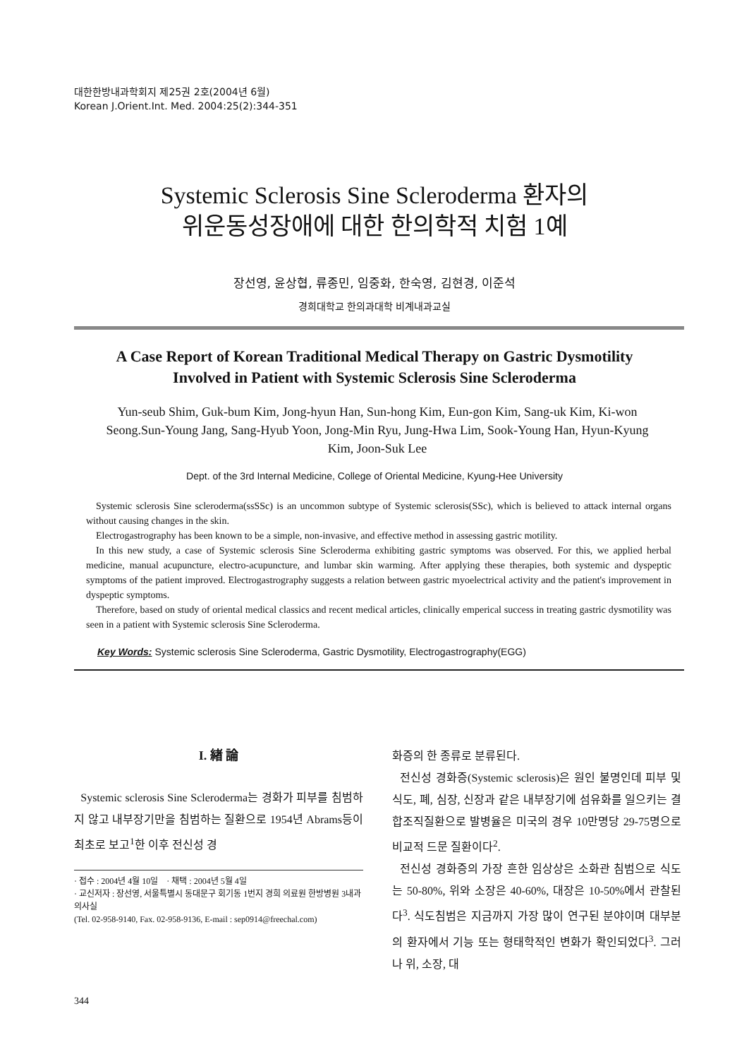대한한방내과학회지 제25권 2호(2004년 6월)
Korean J.Orient.Int. Med. 2004:25(2):344-351
Systemic Sclerosis Sine Scleroderma 환자의
위운동성장애에 대한 한의학적 치험 1예
장선영, 윤상협, 류종민, 임중화, 한숙영, 김현경, 이준석
경희대학교 한의과대학 비계내과교실
A Case Report of Korean Traditional Medical Therapy on Gastric Dysmotility
Involved in Patient with Systemic Sclerosis Sine Scleroderma
Yun-seub Shim, Guk-bum Kim, Jong-hyun Han, Sun-hong Kim, Eun-gon Kim, Sang-uk Kim, Ki-won Seong.Sun-Young Jang, Sang-Hyub Yoon, Jong-Min Ryu, Jung-Hwa Lim, Sook-Young Han, Hyun-Kyung Kim, Joon-Suk Lee
Dept. of the 3rd Internal Medicine, College of Oriental Medicine, Kyung-Hee University
Systemic sclerosis Sine scleroderma(ssSSc) is an uncommon subtype of Systemic sclerosis(SSc), which is believed to attack internal organs without causing changes in the skin.
Electrogastrography has been known to be a simple, non-invasive, and effective method in assessing gastric motility.
In this new study, a case of Systemic sclerosis Sine Scleroderma exhibiting gastric symptoms was observed. For this, we applied herbal medicine, manual acupuncture, electro-acupuncture, and lumbar skin warming. After applying these therapies, both systemic and dyspeptic symptoms of the patient improved. Electrogastrography suggests a relation between gastric myoelectrical activity and the patient's improvement in dyspeptic symptoms.
Therefore, based on study of oriental medical classics and recent medical articles, clinically emperical success in treating gastric dysmotility was seen in a patient with Systemic sclerosis Sine Scleroderma.
Key Words: Systemic sclerosis Sine Scleroderma, Gastric Dysmotility, Electrogastrography(EGG)
I. 緖 論
Systemic sclerosis Sine Scleroderma는 경화가 피부를 침범하지 않고 내부장기만을 침범하는 질환으로 1954년 Abrams등이 최초로 보고<sup>1</sup>한 이후 전신성 경
· 접수 : 2004년 4월 10일 · 채택 : 2004년 5월 4일
· 교신저자 : 장선영, 서울특별시 동대문구 회기동 1번지 경희 의료원 한방병원 3내과의사실
(Tel. 02-958-9140, Fax. 02-958-9136, E-mail : sep0914@freechal.com)
화증의 한 종류로 분류된다.
전신성 경화증(Systemic sclerosis)은 원인 불명인데 피부 및 식도, 폐, 심장, 신장과 같은 내부장기에 섬유화를 일으키는 결합조직질환으로 발병율은 미국의 경우 10만명당 29-75명으로 비교적 드문 질환이다<sup>2</sup>.
전신성 경화증의 가장 흔한 임상상은 소화관 침범으로 식도는 50-80%, 위와 소장은 40-60%, 대장은 10-50%에서 관찰된다<sup>3</sup>. 식도침범은 지금까지 가장 많이 연구된 분야이며 대부분의 환자에서 기능 또는 형태학적인 변화가 확인되었다<sup>3</sup>. 그러나 위, 소장, 대
344